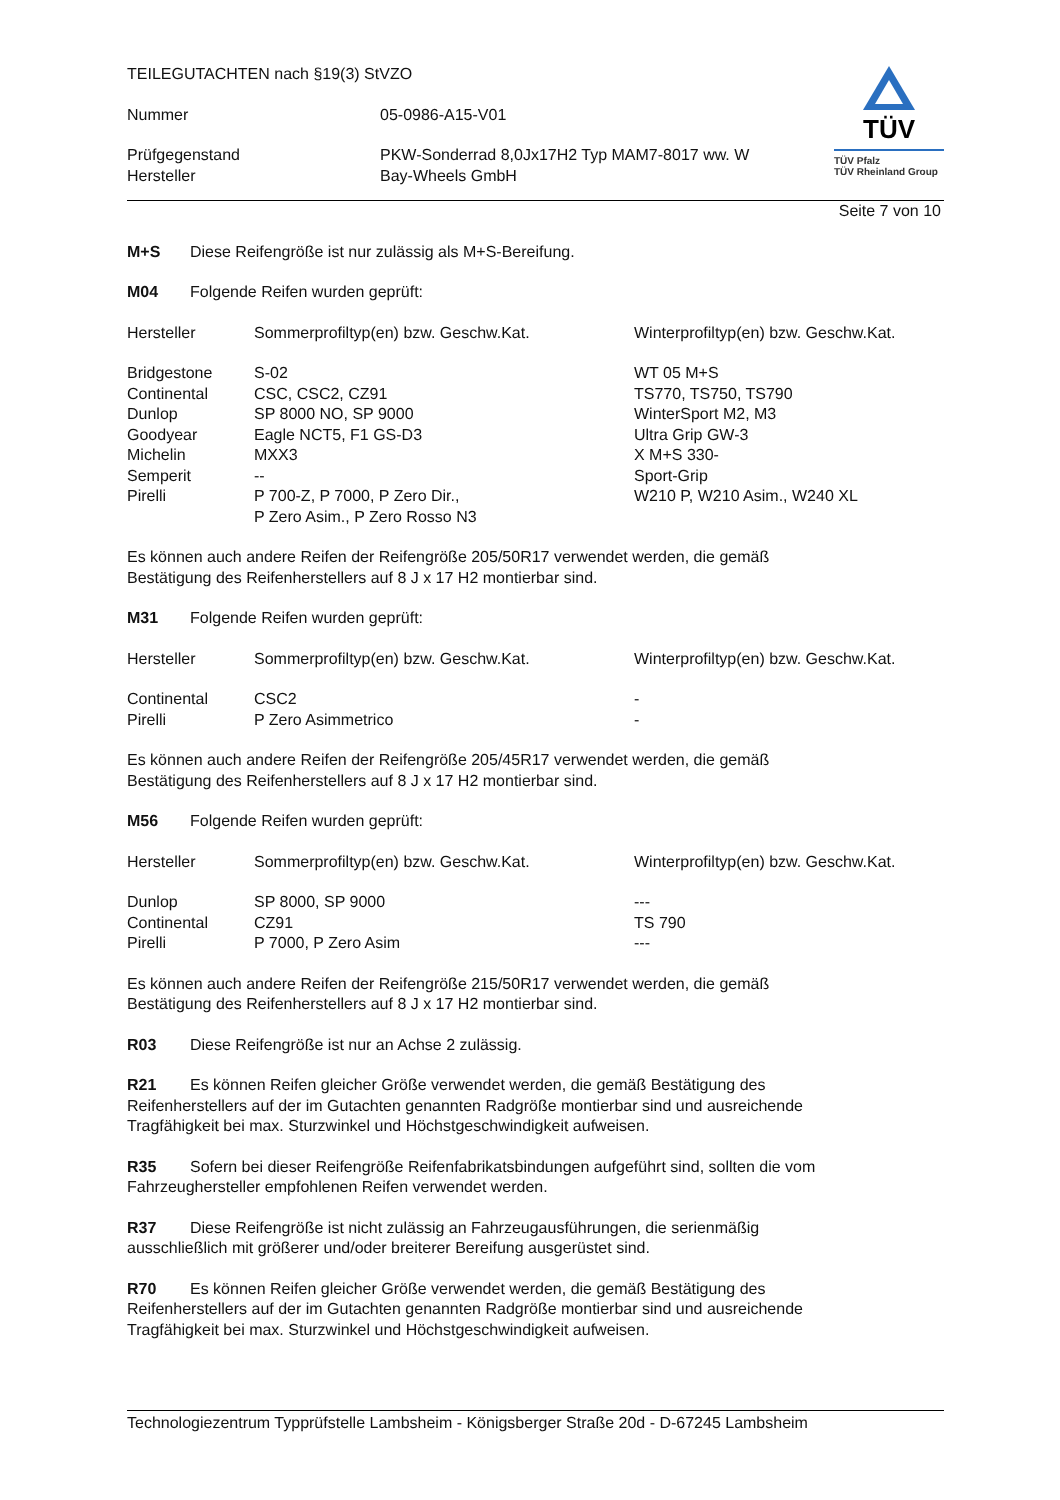TEILEGUTACHTEN nach §19(3) StVZO
| Nummer | 05-0986-A15-V01 |
| Prüfgegenstand | PKW-Sonderrad 8,0Jx17H2 Typ MAM7-8017 ww. W |
| Hersteller | Bay-Wheels GmbH |
TÜV
TÜV Pfalz
TÜV Rheinland Group
Seite 7 von 10
M+S Diese Reifengröße ist nur zulässig als M+S-Bereifung.
M04 Folgende Reifen wurden geprüft:
| Hersteller | Sommerprofiltyp(en) bzw. Geschw.Kat. | Winterprofiltyp(en) bzw. Geschw.Kat. |
| --- | --- | --- |
| Bridgestone | S-02 | WT 05 M+S |
| Continental | CSC, CSC2, CZ91 | TS770, TS750, TS790 |
| Dunlop | SP 8000 NO, SP 9000 | WinterSport M2, M3 |
| Goodyear | Eagle NCT5, F1 GS-D3 | Ultra Grip GW-3 |
| Michelin | MXX3 | X M+S 330- |
| Semperit | -- | Sport-Grip |
| Pirelli | P 700-Z, P 7000, P Zero Dir., P Zero Asim., P Zero Rosso N3 | W210 P, W210 Asim., W240 XL |
Es können auch andere Reifen der Reifengröße 205/50R17 verwendet werden, die gemäß
Bestätigung des Reifenherstellers auf 8 J x 17 H2 montierbar sind.
M31 Folgende Reifen wurden geprüft:
| Hersteller | Sommerprofiltyp(en) bzw. Geschw.Kat. | Winterprofiltyp(en) bzw. Geschw.Kat. |
| --- | --- | --- |
| Continental | CSC2 | - |
| Pirelli | P Zero Asimmetrico | - |
Es können auch andere Reifen der Reifengröße 205/45R17 verwendet werden, die gemäß
Bestätigung des Reifenherstellers auf 8 J x 17 H2 montierbar sind.
M56 Folgende Reifen wurden geprüft:
| Hersteller | Sommerprofiltyp(en) bzw. Geschw.Kat. | Winterprofiltyp(en) bzw. Geschw.Kat. |
| --- | --- | --- |
| Dunlop | SP 8000, SP 9000 | --- |
| Continental | CZ91 | TS 790 |
| Pirelli | P 7000, P Zero Asim | --- |
Es können auch andere Reifen der Reifengröße 215/50R17 verwendet werden, die gemäß
Bestätigung des Reifenherstellers auf 8 J x 17 H2 montierbar sind.
R03 Diese Reifengröße ist nur an Achse 2 zulässig.
R21 Es können Reifen gleicher Größe verwendet werden, die gemäß Bestätigung des
Reifenherstellers auf der im Gutachten genannten Radgröße montierbar sind und ausreichende
Tragfähigkeit bei max. Sturzwinkel und Höchstgeschwindigkeit aufweisen.
R35 Sofern bei dieser Reifengröße Reifenfabrikatsbindungen aufgeführt sind, sollten die vom
Fahrzeughersteller empfohlenen Reifen verwendet werden.
R37 Diese Reifengröße ist nicht zulässig an Fahrzeugausführungen, die serienmäßig
ausschließlich mit größerer und/oder breiterer Bereifung ausgerüstet sind.
R70 Es können Reifen gleicher Größe verwendet werden, die gemäß Bestätigung des
Reifenherstellers auf der im Gutachten genannten Radgröße montierbar sind und ausreichende
Tragfähigkeit bei max. Sturzwinkel und Höchstgeschwindigkeit aufweisen.
Technologiezentrum Typprüfstelle Lambsheim - Königsberger Straße 20d - D-67245 Lambsheim